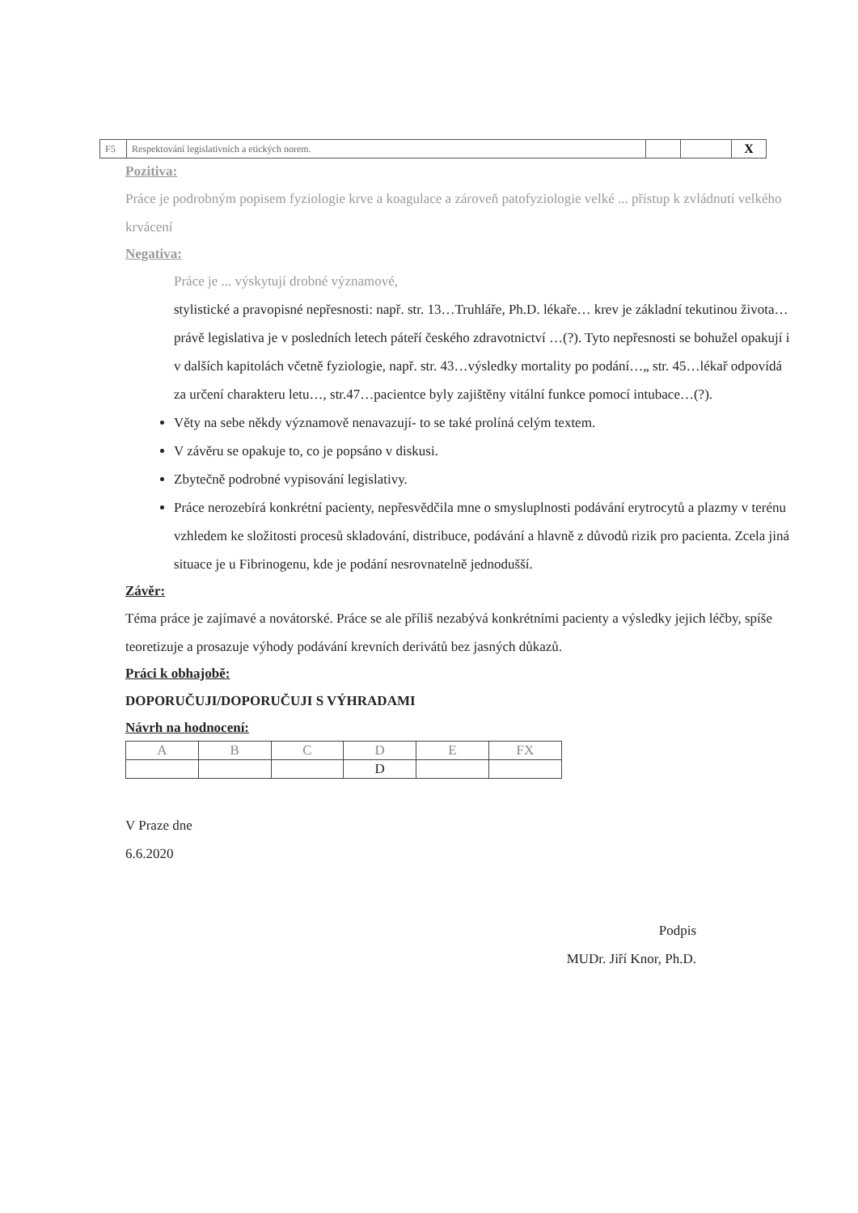| F5 | Respektování legislativních a etických norem. | | | X |
Pozitiva:
Práce je podrobným popisem fyziologie krve a koagulace a zároveň patofyziologie velké ... přístup k zvládnutí velkého krvácení
Negativa:
Práce je ... výskytují drobné významové,
stylistické a pravopisné nepřesnosti: např. str. 13…Truhláře, Ph.D. lékaře… krev je základní tekutinou života…právě legislativa je v posledních letech páteří českého zdravotnictví …(?). Tyto nepřesnosti se bohužel opakují i v dalších kapitolách včetně fyziologie, např. str. 43…výsledky mortality po podání…„ str. 45…lékař odpovídá za určení charakteru letu…, str.47…pacientce byly zajištěny vitální funkce pomocí intubace…(?).
Věty na sebe někdy významově nenavazují- to se také prolíná celým textem.
V závěru se opakuje to, co je popsáno v diskusi.
Zbytečně podrobné vypisování legislativy.
Práce nerozebírá konkrétní pacienty, nepřesvědčila mne o smysluplnosti podávání erytrocytů a plazmy v terénu vzhledem ke složitosti procesů skladování, distribuce, podávání a hlavně z důvodů rizik pro pacienta. Zcela jiná situace je u Fibrinogenu, kde je podání nesrovnatelně jednodušší.
Závěr:
Téma práce je zajímavé a novátorské. Práce se ale příliš nezabývá konkrétními pacienty a výsledky jejich léčby, spíše teoretizuje a prosazuje výhody podávání krevních derivátů bez jasných důkazů.
Práci k obhajobě:
DOPORUČUJI/DOPORUČUJI S VÝHRADAMI
Návrh na hodnocení:
| A | B | C | D | E | FX |
| | | | D | | |
V Praze dne
6.6.2020
Podpis
MUDr. Jiří Knor, Ph.D.